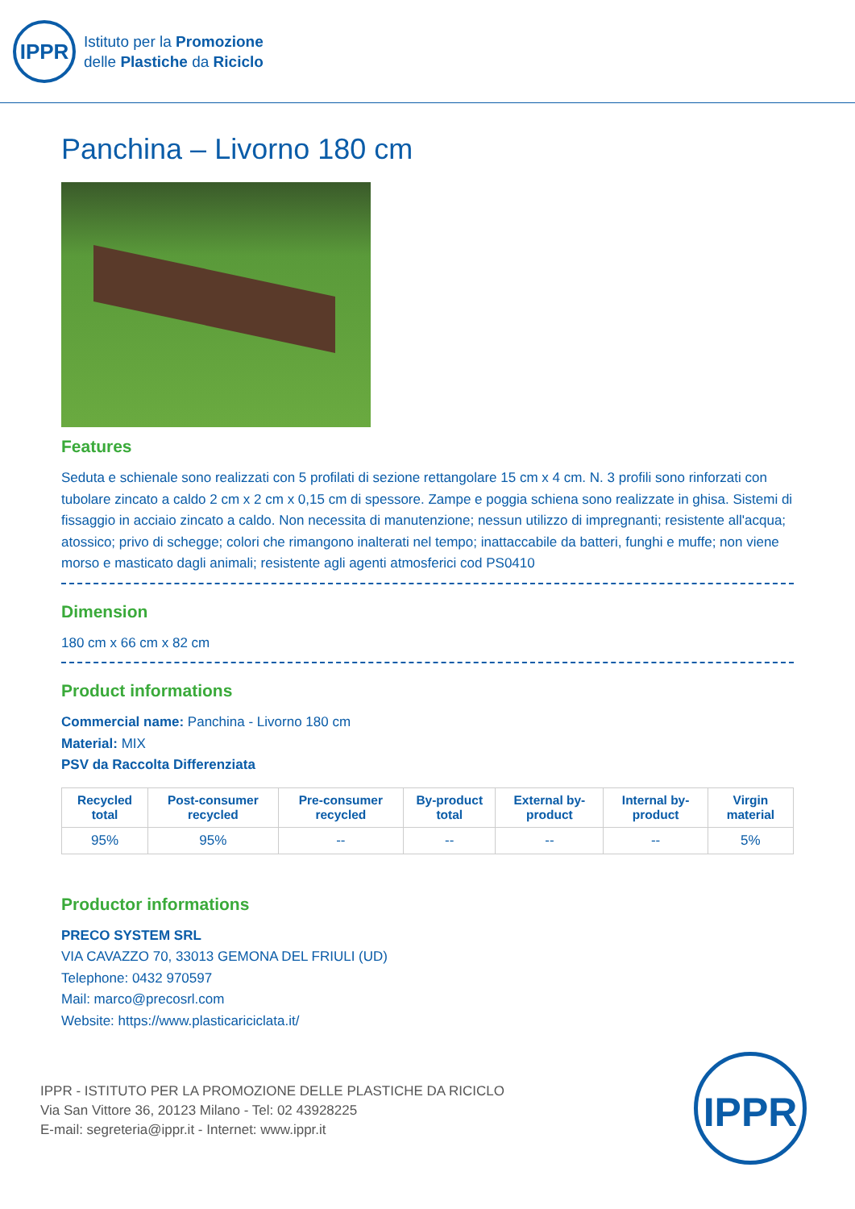IPPR
Istituto per la Promozione
delle Plastiche da Riciclo
Panchina – Livorno 180 cm
Features
Seduta e schienale sono realizzati con 5 profilati di sezione rettangolare 15 cm x 4 cm. N. 3 profili sono rinforzati con tubolare zincato a caldo 2 cm x 2 cm x 0,15 cm di spessore. Zampe e poggia schiena sono realizzate in ghisa. Sistemi di fissaggio in acciaio zincato a caldo. Non necessita di manutenzione; nessun utilizzo di impregnanti; resistente all'acqua; atossico; privo di schegge; colori che rimangono inalterati nel tempo; inattaccabile da batteri, funghi e muffe; non viene morso e masticato dagli animali; resistente agli agenti atmosferici cod PS0410
Dimension
180 cm x 66 cm x 82 cm
Product informations
Commercial name: Panchina - Livorno 180 cm
Material: MIX
PSV da Raccolta Differenziata
| Recycled total | Post-consumer recycled | Pre-consumer recycled | By-product total | External by-product | Internal by-product | Virgin material |
| --- | --- | --- | --- | --- | --- | --- |
| 95% | 95% | -- | -- | -- | -- | 5% |
Productor informations
PRECO SYSTEM SRL
VIA CAVAZZO 70, 33013 GEMONA DEL FRIULI (UD)
Telephone: 0432 970597
Mail: marco@precosrl.com
Website: https://www.plasticariciclata.it/
IPPR - ISTITUTO PER LA PROMOZIONE DELLE PLASTICHE DA RICICLO
Via San Vittore 36, 20123 Milano - Tel: 02 43928225
E-mail: segreteria@ippr.it - Internet: www.ippr.it
IPPR